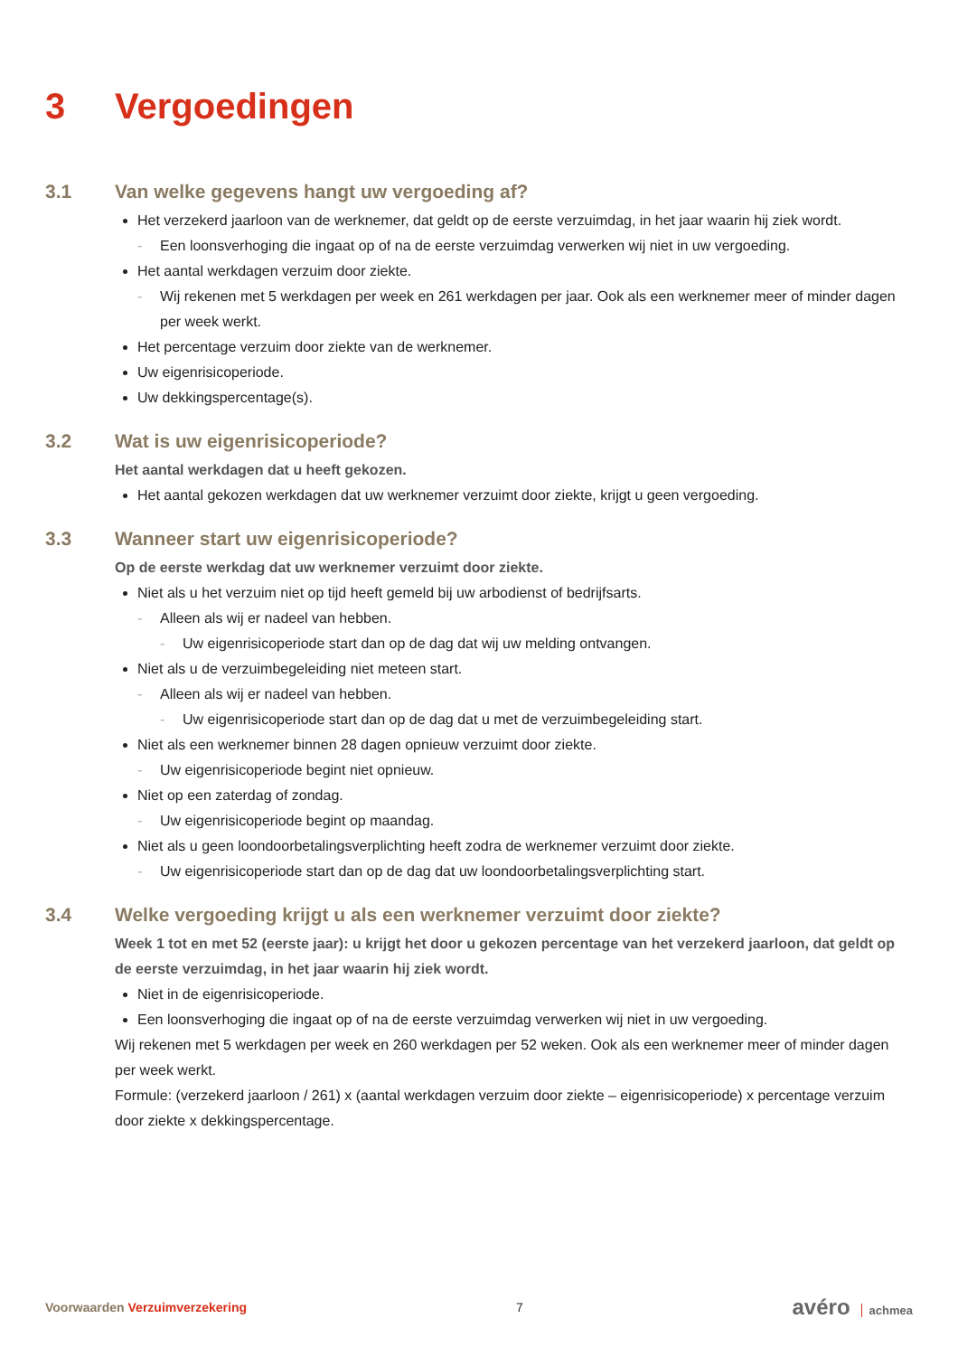3 Vergoedingen
3.1 Van welke gegevens hangt uw vergoeding af?
Het verzekerd jaarloon van de werknemer, dat geldt op de eerste verzuimdag, in het jaar waarin hij ziek wordt.
- Een loonsverhoging die ingaat op of na de eerste verzuimdag verwerken wij niet in uw vergoeding.
Het aantal werkdagen verzuim door ziekte.
- Wij rekenen met 5 werkdagen per week en 261 werkdagen per jaar. Ook als een werknemer meer of minder dagen per week werkt.
Het percentage verzuim door ziekte van de werknemer.
Uw eigenrisicoperiode.
Uw dekkingspercentage(s).
3.2 Wat is uw eigenrisicoperiode?
Het aantal werkdagen dat u heeft gekozen.
Het aantal gekozen werkdagen dat uw werknemer verzuimt door ziekte, krijgt u geen vergoeding.
3.3 Wanneer start uw eigenrisicoperiode?
Op de eerste werkdag dat uw werknemer verzuimt door ziekte.
Niet als u het verzuim niet op tijd heeft gemeld bij uw arbodienst of bedrijfsarts.
- Alleen als wij er nadeel van hebben.
- Uw eigenrisicoperiode start dan op de dag dat wij uw melding ontvangen.
Niet als u de verzuimbegeleiding niet meteen start.
- Alleen als wij er nadeel van hebben.
- Uw eigenrisicoperiode start dan op de dag dat u met de verzuimbegeleiding start.
Niet als een werknemer binnen 28 dagen opnieuw verzuimt door ziekte.
- Uw eigenrisicoperiode begint niet opnieuw.
Niet op een zaterdag of zondag.
- Uw eigenrisicoperiode begint op maandag.
Niet als u geen loondoorbetalingsverplichting heeft zodra de werknemer verzuimt door ziekte.
- Uw eigenrisicoperiode start dan op de dag dat uw loondoorbetalingsverplichting start.
3.4 Welke vergoeding krijgt u als een werknemer verzuimt door ziekte?
Week 1 tot en met 52 (eerste jaar): u krijgt het door u gekozen percentage van het verzekerd jaarloon, dat geldt op de eerste verzuimdag, in het jaar waarin hij ziek wordt.
Niet in de eigenrisicoperiode.
Een loonsverhoging die ingaat op of na de eerste verzuimdag verwerken wij niet in uw vergoeding.
Wij rekenen met 5 werkdagen per week en 260 werkdagen per 52 weken. Ook als een werknemer meer of minder dagen per week werkt.
Formule: (verzekerd jaarloon / 261) x (aantal werkdagen verzuim door ziekte – eigenrisicoperiode) x percentage verzuim door ziekte x dekkingspercentage.
Voorwaarden Verzuimverzekering 7 avéro achmea